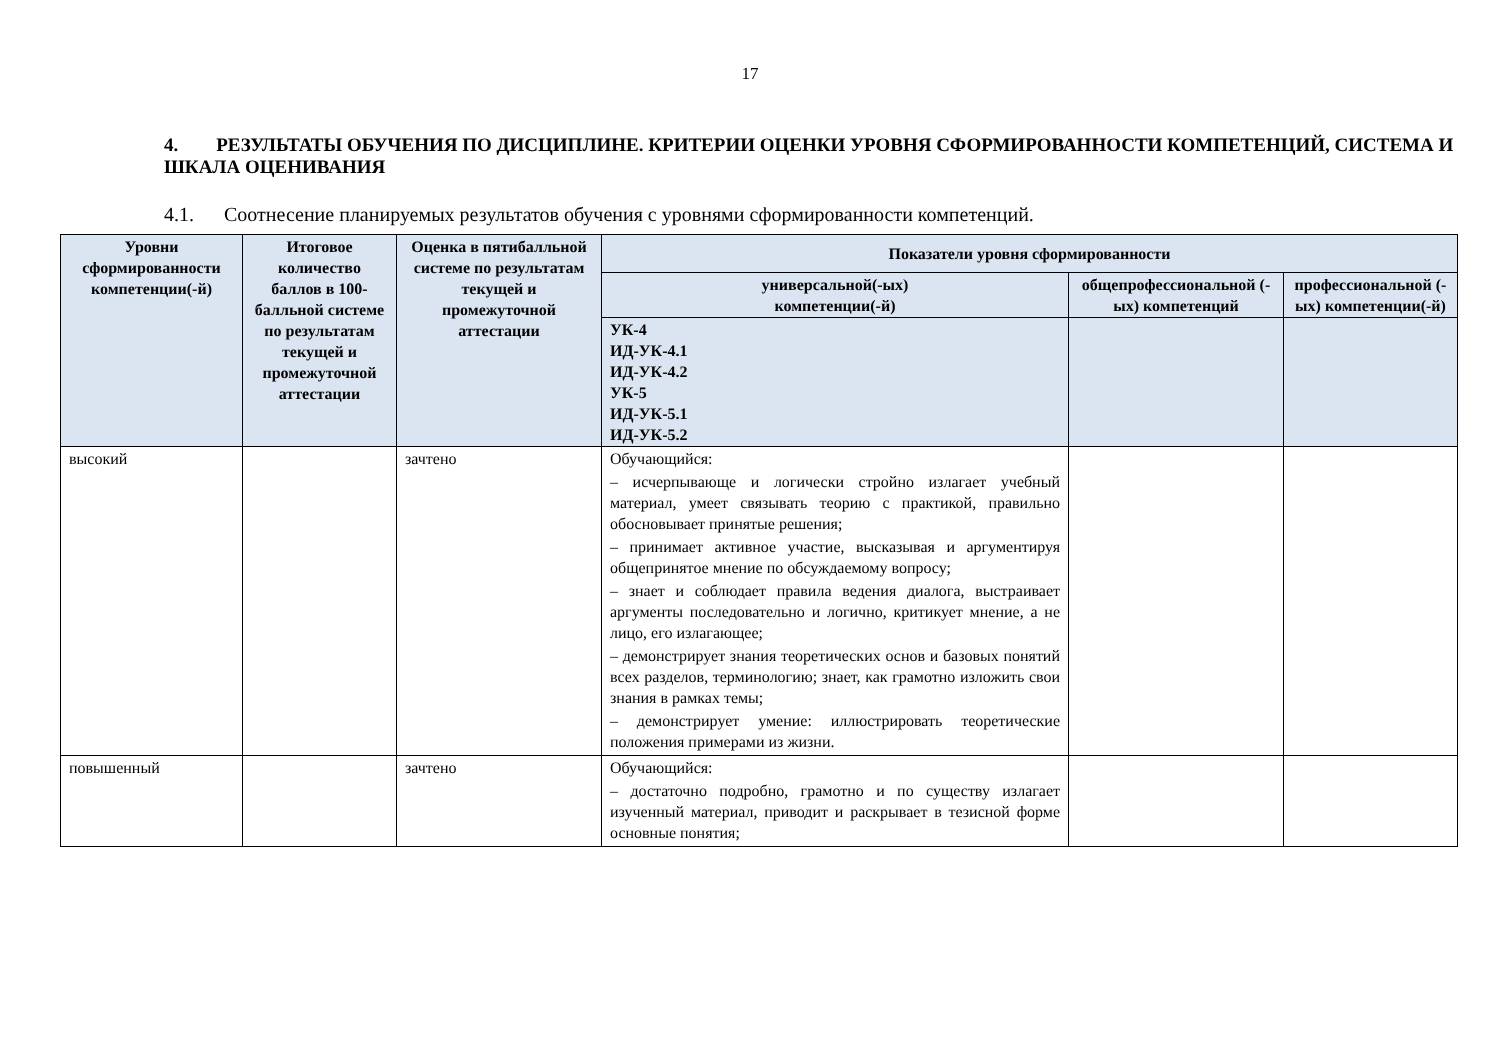17
4. РЕЗУЛЬТАТЫ ОБУЧЕНИЯ ПО ДИСЦИПЛИНЕ. КРИТЕРИИ ОЦЕНКИ УРОВНЯ СФОРМИРОВАННОСТИ КОМПЕТЕНЦИЙ, СИСТЕМА И ШКАЛА ОЦЕНИВАНИЯ
4.1. Соотнесение планируемых результатов обучения с уровнями сформированности компетенций.
| Уровни сформированности компетенции(-й) | Итоговое количество баллов в 100-балльной системе по результатам текущей и промежуточной аттестации | Оценка в пятибалльной системе по результатам текущей и промежуточной аттестации | Показатели уровня сформированности | | |
| --- | --- | --- | --- | --- | --- |
| | | | универсальной(-ых) компетенции(-й) | общепрофессиональной (-ых) компетенций | профессиональной (-ых) компетенции(-й) |
| | | | УК-4 ИД-УК-4.1 ИД-УК-4.2 УК-5 ИД-УК-5.1 ИД-УК-5.2 | | |
| высокий | | зачтено | Обучающийся: – исчерпывающе и логически стройно излагает учебный материал, умеет связывать теорию с практикой, правильно обосновывает принятые решения; – принимает активное участие, высказывая и аргументируя общепринятое мнение по обсуждаемому вопросу; – знает и соблюдает правила ведения диалога, выстраивает аргументы последовательно и логично, критикует мнение, а не лицо, его излагающее; – демонстрирует знания теоретических основ и базовых понятий всех разделов, терминологию; знает, как грамотно изложить свои знания в рамках темы; – демонстрирует умение: иллюстрировать теоретические положения примерами из жизни. | | |
| повышенный | | зачтено | Обучающийся: – достаточно подробно, грамотно и по существу излагает изученный материал, приводит и раскрывает в тезисной форме основные понятия; | | |